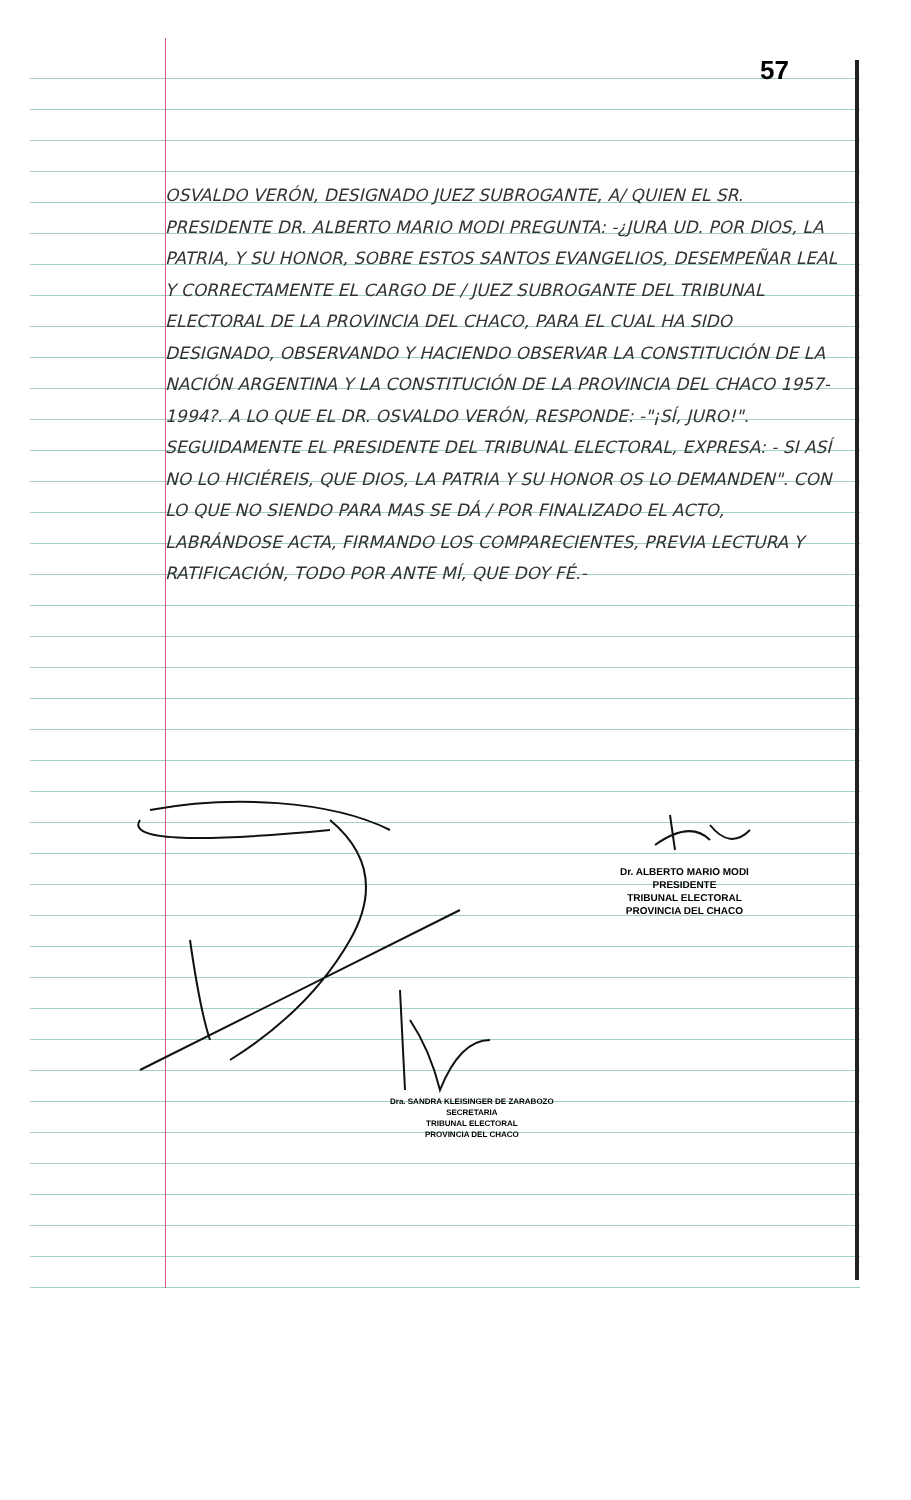57
OSVALDO VERÓN, DESIGNADO JUEZ SUBROGANTE, A/ QUIEN EL SR. PRESIDENTE DR. ALBERTO MARIO MODI PREGUNTA: -¿JURA UD. POR DIOS, LA PATRIA, Y SU HONOR, SOBRE ESTOS SANTOS EVANGELIOS, DESEMPEÑAR LEAL Y CORRECTAMENTE EL CARGO DE / JUEZ SUBROGANTE DEL TRIBUNAL ELECTORAL DE LA PROVINCIA DEL CHACO, PARA EL CUAL HA SIDO DESIGNADO, OBSERVANDO Y HACIENDO OBSERVAR LA CONSTITUCIÓN DE LA NACIÓN ARGENTINA Y LA CONSTITUCIÓN DE LA PROVINCIA DEL CHACO 1957-1994?. A LO QUE EL DR. OSVALDO VERÓN, RESPONDE: -"¡SÍ, JURO!". SEGUIDAMENTE EL PRESIDENTE DEL TRIBUNAL ELECTORAL, EXPRESA: - SI ASÍ NO LO HICIÉREIS, QUE DIOS, LA PATRIA Y SU HONOR OS LO DEMANDEN". CON LO QUE NO SIENDO PARA MAS SE DÁ / POR FINALIZADO EL ACTO, LABRÁNDOSE ACTA, FIRMANDO LOS COMPARECIENTES, PREVIA LECTURA Y RATIFICACIÓN, TODO POR ANTE MÍ, QUE DOY FÉ.-
Dr. ALBERTO MARIO MODI
PRESIDENTE
TRIBUNAL ELECTORAL
PROVINCIA DEL CHACO
Dra. SANDRA KLEISINGER DE ZARABOZO
SECRETARIA
TRIBUNAL ELECTORAL
PROVINCIA DEL CHACO